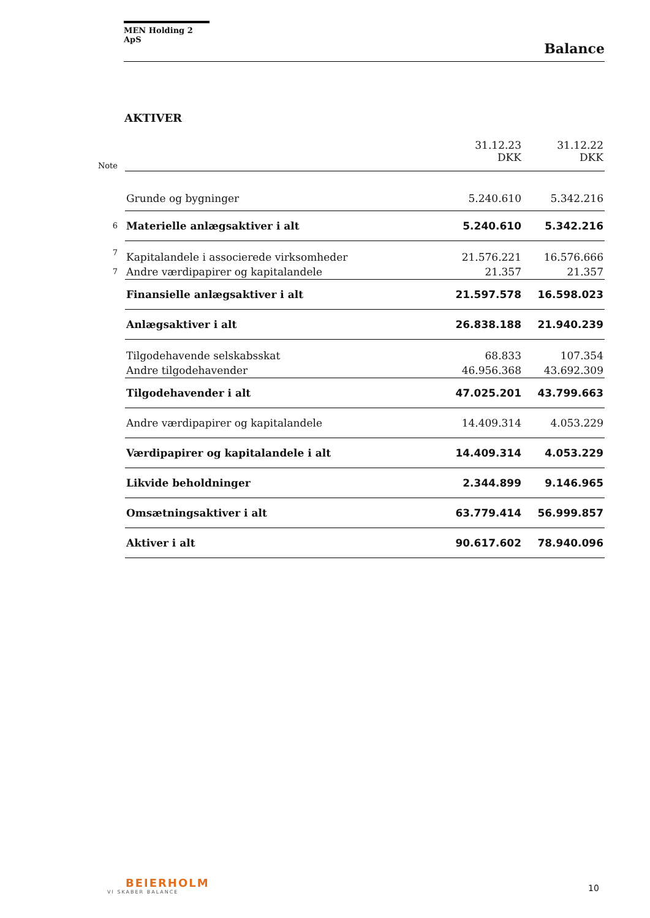MEN Holding 2 ApS
Balance
AKTIVER
| Note | | 31.12.23 DKK | 31.12.22 DKK |
| | Grunde og bygninger | 5.240.610 | 5.342.216 |
| 6 | Materielle anlægsaktiver i alt | 5.240.610 | 5.342.216 |
| 7 | Kapitalandele i associerede virksomheder | 21.576.221 | 16.576.666 |
| 7 | Andre værdipapirer og kapitalandele | 21.357 | 21.357 |
| | Finansielle anlægsaktiver i alt | 21.597.578 | 16.598.023 |
| | Anlægsaktiver i alt | 26.838.188 | 21.940.239 |
| | Tilgodehavende selskabsskat | 68.833 | 107.354 |
| | Andre tilgodehavender | 46.956.368 | 43.692.309 |
| | Tilgodehavender i alt | 47.025.201 | 43.799.663 |
| | Andre værdipapirer og kapitalandele | 14.409.314 | 4.053.229 |
| | Værdipapirer og kapitalandele i alt | 14.409.314 | 4.053.229 |
| | Likvide beholdninger | 2.344.899 | 9.146.965 |
| | Omsætningsaktiver i alt | 63.779.414 | 56.999.857 |
| | Aktiver i alt | 90.617.602 | 78.940.096 |
BEIERHOLM
VI SKABER BALANCE
10